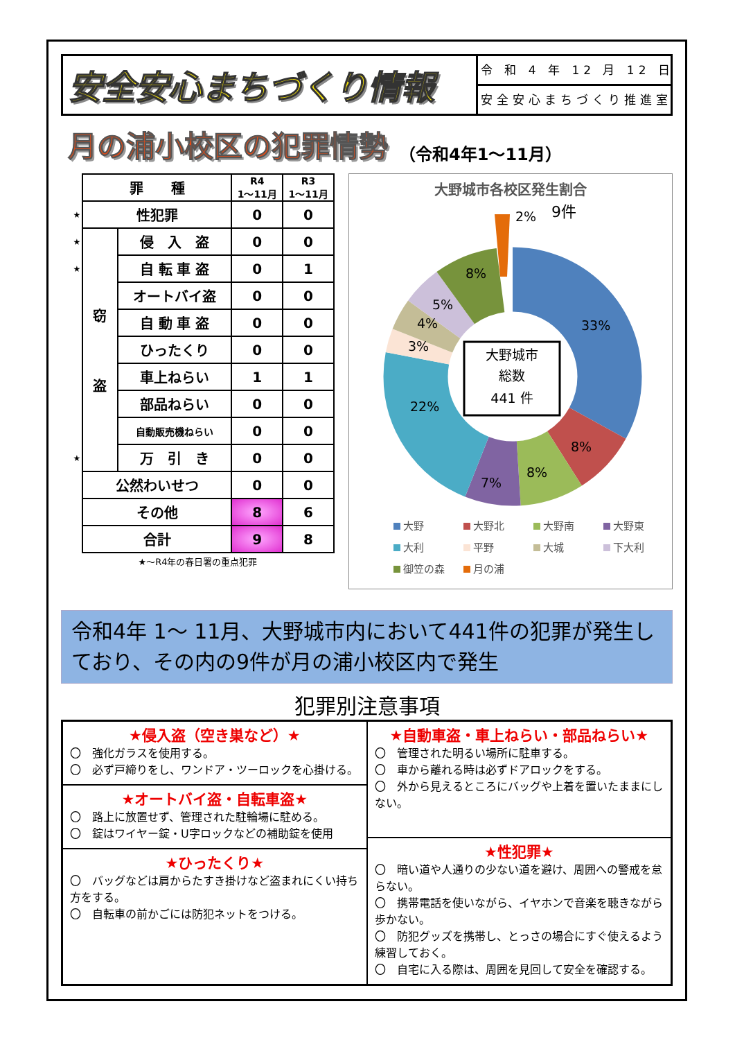安全安心まちづくり情報
令 和 4 年 12 月 12 日
安全安心まちづくり推進室
月の浦小校区の犯罪情勢 （令和4年1～11月）
| | 罪 種 | | R4 1～11月 | R3 1～11月 |
| ★ | 性犯罪 | | 0 | 0 |
| ★ | 窃 盗 | 侵 入 盗 | 0 | 0 |
| ★ | | 自 転 車 盗 | 0 | 1 |
| | | オートバイ盗 | 0 | 0 |
| | | 自 動 車 盗 | 0 | 0 |
| | | ひったくり | 0 | 0 |
| | | 車上ねらい | 1 | 1 |
| | | 部品ねらい | 0 | 0 |
| | | 自動販売機ねらい | 0 | 0 |
| ★ | | 万 引 き | 0 | 0 |
| | 公然わいせつ | | 0 | 0 |
| | その他 | | 8 | 6 |
| | 合計 | | 9 | 8 |
★～R4年の春日署の重点犯罪
大野城市各校区発生割合
大野城市
総数
441 件
2%
9件
33%
8%
8%
7%
22%
3%
4%
5%
8%
大野
大野北
大野南
大野東
大利
平野
大城
下大利
御笠の森
月の浦
令和4年 1～ 11月、大野城市内において441件の犯罪が発生しており、その内の9件が月の浦小校区内で発生
犯罪別注意事項
★侵入盗（空き巣など）★
〇　強化ガラスを使用する。
〇　必ず戸締りをし、ワンドア・ツーロックを心掛ける。
★オートバイ盗・自転車盗★
〇　路上に放置せず、管理された駐輪場に駐める。
〇　錠はワイヤー錠・U字ロックなどの補助錠を使用
★ひったくり★
〇　バッグなどは肩からたすき掛けなど盗まれにくい持ち方をする。
〇　自転車の前かごには防犯ネットをつける。
★自動車盗・車上ねらい・部品ねらい★
〇　管理された明るい場所に駐車する。
〇　車から離れる時は必ずドアロックをする。
〇　外から見えるところにバッグや上着を置いたままにしない。
★性犯罪★
〇　暗い道や人通りの少ない道を避け、周囲への警戒を怠らない。
〇　携帯電話を使いながら、イヤホンで音楽を聴きながら歩かない。
〇　防犯グッズを携帯し、とっさの場合にすぐ使えるよう練習しておく。
〇　自宅に入る際は、周囲を見回して安全を確認する。